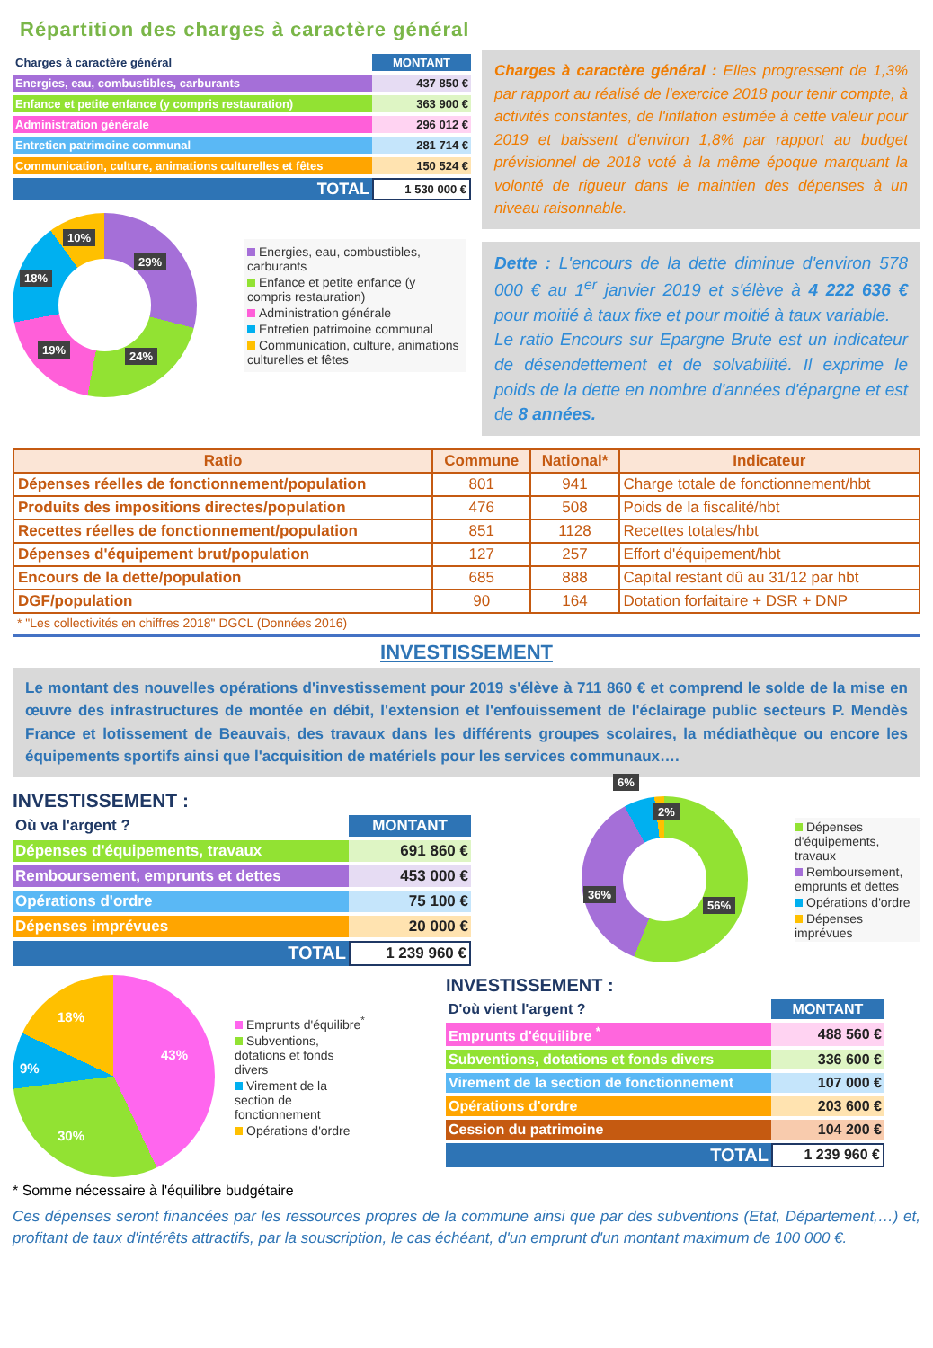Répartition des charges à caractère général
| Charges à caractère général | MONTANT |
| Energies, eau, combustibles, carburants | 437 850 € |
| Enfance et petite enfance (y compris restauration) | 363 900 € |
| Administration générale | 296 012 € |
| Entretien patrimoine communal | 281 714 € |
| Communication, culture, animations culturelles et fêtes | 150 524 € |
| TOTAL | 1 530 000 € |
29%
24% 19%
18%
10%
Energies, eau, combustibles, carburants
Enfance et petite enfance (y compris restauration)
Administration générale
Entretien patrimoine communal
Communication, culture, animations culturelles et fêtes
Charges à caractère général : Elles progressent de 1,3% par rapport au réalisé de l'exercice 2018 pour tenir compte, à activités constantes, de l'inflation estimée à cette valeur pour 2019 et baissent d'environ 1,8% par rapport au budget prévisionnel de 2018 voté à la même époque marquant la volonté de rigueur dans le maintien des dépenses à un niveau raisonnable.
Dette : L'encours de la dette diminue d'environ 578 000 € au 1<sup>er</sup> janvier 2019 et s'élève à 4 222 636 € pour moitié à taux fixe et pour moitié à taux variable.
Le ratio Encours sur Epargne Brute est un indicateur de désendettement et de solvabilité. Il exprime le poids de la dette en nombre d'années d'épargne et est de 8 années.
| Ratio | Commune | National* | Indicateur |
| --- | --- | --- | --- |
| Dépenses réelles de fonctionnement/population | 801 | 941 | Charge totale de fonctionnement/hbt |
| Produits des impositions directes/population | 476 | 508 | Poids de la fiscalité/hbt |
| Recettes réelles de fonctionnement/population | 851 | 1128 | Recettes totales/hbt |
| Dépenses d'équipement brut/population | 127 | 257 | Effort d'équipement/hbt |
| Encours de la dette/population | 685 | 888 | Capital restant dû au 31/12 par hbt |
| DGF/population | 90 | 164 | Dotation forfaitaire + DSR + DNP |
| * "Les collectivités en chiffres 2018" DGCL (Données 2016) | | | |
INVESTISSEMENT
Le montant des nouvelles opérations d'investissement pour 2019 s'élève à 711 860 € et comprend le solde de la mise en œuvre des infrastructures de montée en débit, l'extension et l'enfouissement de l'éclairage public secteurs P. Mendès France et lotissement de Beauvais, des travaux dans les différents groupes scolaires, la médiathèque ou encore les équipements sportifs ainsi que l'acquisition de matériels pour les services communaux….
INVESTISSEMENT :
| Où va l'argent ? | MONTANT |
| Dépenses d'équipements, travaux | 691 860 € |
| Remboursement, emprunts et dettes | 453 000 € |
| Opérations d'ordre | 75 100 € |
| Dépenses imprévues | 20 000 € |
| TOTAL | 1 239 960 € |
56%
36%
6%
2%
Dépenses d'équipements, travaux
Remboursement, emprunts et dettes
Opérations d'ordre
Dépenses imprévues
43%
30%
9%
18%
Emprunts d'équilibre<sup>*</sup>
Subventions, dotations et fonds divers
Virement de la section de fonctionnement
Opérations d'ordre
* Somme nécessaire à l'équilibre budgétaire
INVESTISSEMENT :
| D'où vient l'argent ? | MONTANT |
| Emprunts d'équilibre <sup>*</sup> | 488 560 € |
| Subventions, dotations et fonds divers | 336 600 € |
| Virement de la section de fonctionnement | 107 000 € |
| Opérations d'ordre | 203 600 € |
| Cession du patrimoine | 104 200 € |
| TOTAL | 1 239 960 € |
Ces dépenses seront financées par les ressources propres de la commune ainsi que par des subventions (Etat, Département,…) et, profitant de taux d'intérêts attractifs, par la souscription, le cas échéant, d'un emprunt d'un montant maximum de 100 000 €.